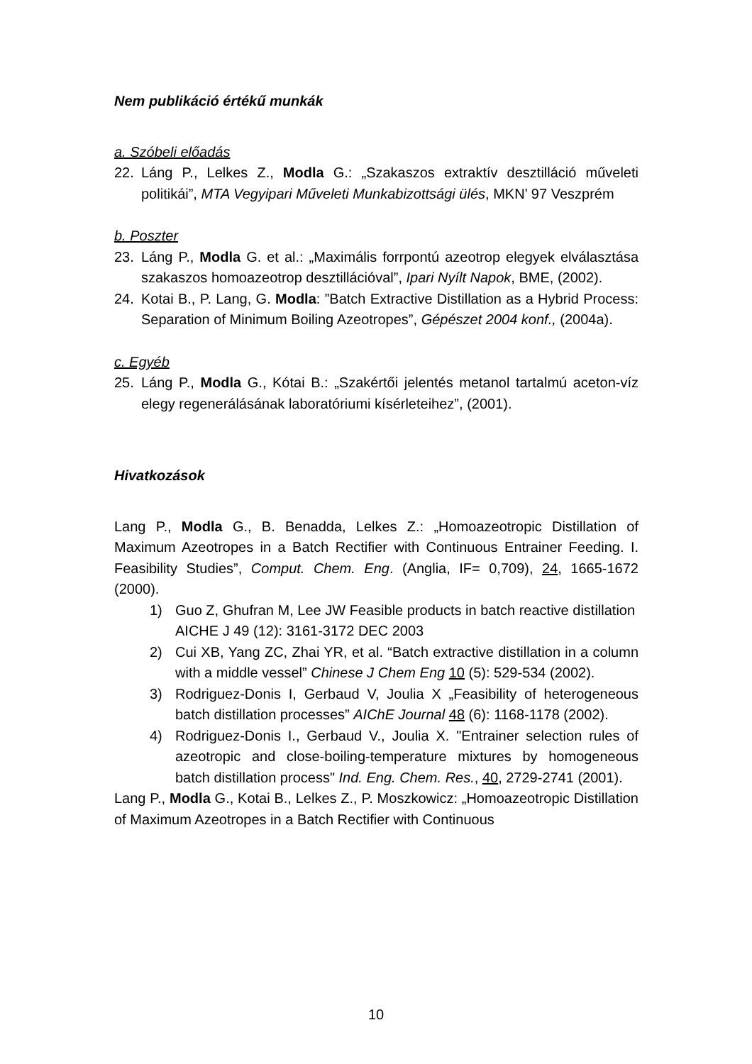Nem publikáció értékű munkák
a. Szóbeli előadás
22. Láng P., Lelkes Z., Modla G.: „Szakaszos extraktív desztilláció műveleti politikái”, MTA Vegyipari Műveleti Munkabizottsági ülés, MKN’ 97 Veszprém
b. Poszter
23. Láng P., Modla G. et al.: „Maximális forrpontú azeotrop elegyek elválasztása szakaszos homoazeotrop desztillációval”, Ipari Nyílt Napok, BME, (2002).
24. Kotai B., P. Lang, G. Modla: ”Batch Extractive Distillation as a Hybrid Process: Separation of Minimum Boiling Azeotropes”, Gépészet 2004 konf., (2004a).
c. Egyéb
25. Láng P., Modla G., Kótai B.: „Szakértői jelentés metanol tartalmú aceton-víz elegy regenerálásának laboratóriumi kísérleteihez”, (2001).
Hivatkozások
Lang P., Modla G., B. Benadda, Lelkes Z.: „Homoazeotropic Distillation of Maximum Azeotropes in a Batch Rectifier with Continuous Entrainer Feeding. I. Feasibility Studies”, Comput. Chem. Eng. (Anglia, IF= 0,709), 24, 1665-1672 (2000).
1) Guo Z, Ghufran M, Lee JW Feasible products in batch reactive distillation
AICHE J 49 (12): 3161-3172 DEC 2003
2) Cui XB, Yang ZC, Zhai YR, et al. “Batch extractive distillation in a column with a middle vessel” Chinese J Chem Eng 10 (5): 529-534 (2002).
3) Rodriguez-Donis I, Gerbaud V, Joulia X „Feasibility of heterogeneous batch distillation processes” AIChE Journal 48 (6): 1168-1178 (2002).
4) Rodriguez-Donis I., Gerbaud V., Joulia X. "Entrainer selection rules of azeotropic and close-boiling-temperature mixtures by homogeneous batch distillation process" Ind. Eng. Chem. Res., 40, 2729-2741 (2001).
Lang P., Modla G., Kotai B., Lelkes Z., P. Moszkowicz: „Homoazeotropic Distillation of Maximum Azeotropes in a Batch Rectifier with Continuous
10